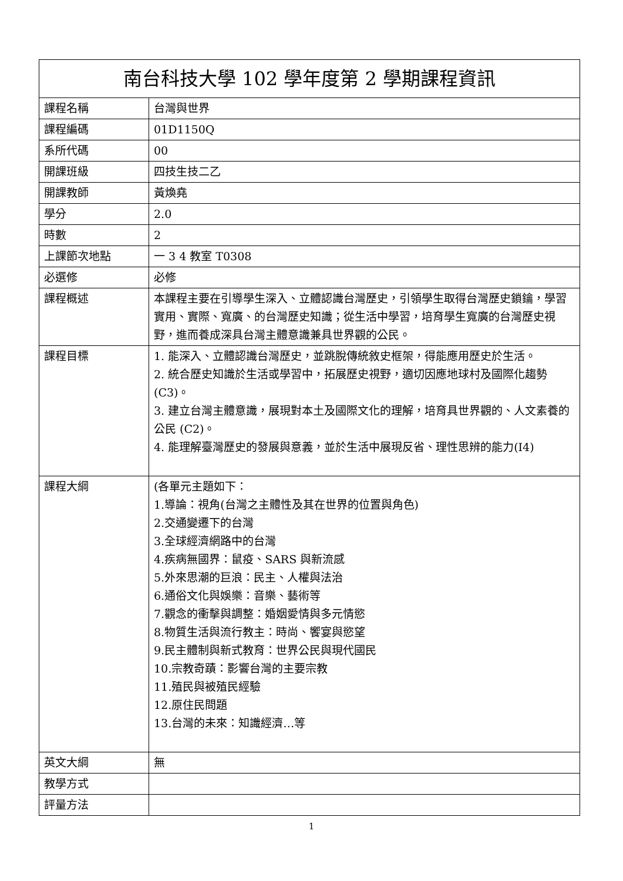| 南台科技大學 102 學年度第 2 學期課程資訊 | |
| --- | --- |
| 課程名稱 | 台灣與世界 |
| 課程編碼 | 01D1150Q |
| 系所代碼 | 00 |
| 開課班級 | 四技生技二乙 |
| 開課教師 | 黃煥堯 |
| 學分 | 2.0 |
| 時數 | 2 |
| 上課節次地點 | 一 3 4 教室 T0308 |
| 必選修 | 必修 |
| 課程概述 | 本課程主要在引導學生深入、立體認識台灣歷史，引領學生取得台灣歷史鎖鑰，學習實用、實際、寬廣、的台灣歷史知識；從生活中學習，培育學生寬廣的台灣歷史視野，進而養成深具台灣主體意識兼具世界觀的公民。 |
| 課程目標 | 1. 能深入、立體認識台灣歷史，並跳脫傳統敘史框架，得能應用歷史於生活。 2. 統合歷史知識於生活或學習中，拓展歷史視野，適切因應地球村及國際化趨勢(C3)。 3. 建立台灣主體意識，展現對本土及國際文化的理解，培育具世界觀的、人文素養的公民 (C2)。 4. 能理解臺灣歷史的發展與意義，並於生活中展現反省、理性思辨的能力(I4) |
| 課程大綱 | (各單元主題如下： 1.導論：視角(台灣之主體性及其在世界的位置與角色) 2.交通變遷下的台灣 3.全球經濟網路中的台灣 4.疾病無國界：鼠疫、SARS 與新流感 5.外來思潮的巨浪：民主、人權與法治 6.通俗文化與娛樂：音樂、藝術等 7.觀念的衝擊與調整：婚姻愛情與多元情慾 8.物質生活與流行教主：時尚、饗宴與慾望 9.民主體制與新式教育：世界公民與現代國民 10.宗教奇蹟：影響台灣的主要宗教 11.殖民與被殖民經驗 12.原住民問題 13.台灣的未來：知識經濟…等 |
| 英文大綱 | 無 |
| 教學方式 | |
| 評量方法 | |
1